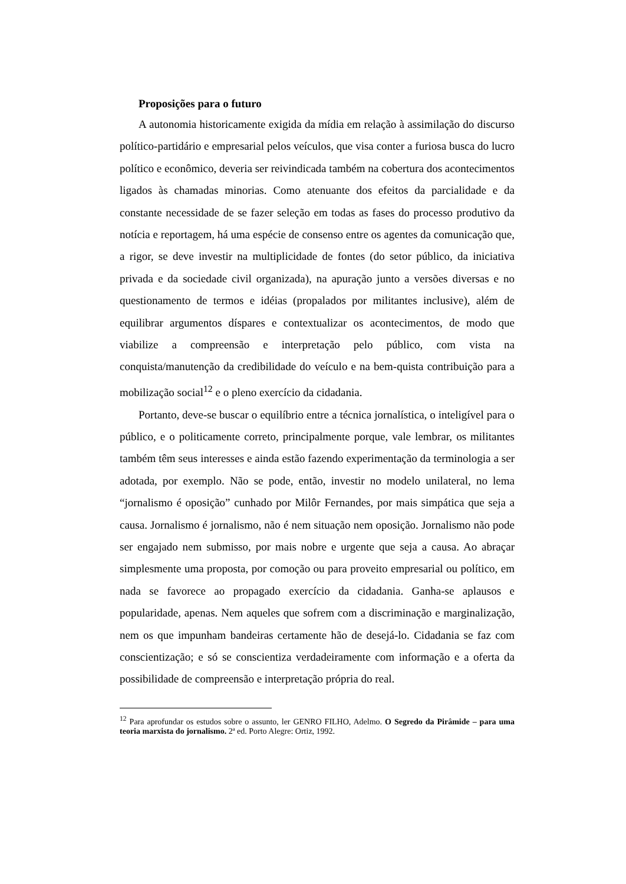Proposições para o futuro
A autonomia historicamente exigida da mídia em relação à assimilação do discurso político-partidário e empresarial pelos veículos, que visa conter a furiosa busca do lucro político e econômico, deveria ser reivindicada também na cobertura dos acontecimentos ligados às chamadas minorias. Como atenuante dos efeitos da parcialidade e da constante necessidade de se fazer seleção em todas as fases do processo produtivo da notícia e reportagem, há uma espécie de consenso entre os agentes da comunicação que, a rigor, se deve investir na multiplicidade de fontes (do setor público, da iniciativa privada e da sociedade civil organizada), na apuração junto a versões diversas e no questionamento de termos e idéias (propalados por militantes inclusive), além de equilibrar argumentos díspares e contextualizar os acontecimentos, de modo que viabilize a compreensão e interpretação pelo público, com vista na conquista/manutenção da credibilidade do veículo e na bem-quista contribuição para a mobilização social<sup>12</sup> e o pleno exercício da cidadania.
Portanto, deve-se buscar o equilíbrio entre a técnica jornalística, o inteligível para o público, e o politicamente correto, principalmente porque, vale lembrar, os militantes também têm seus interesses e ainda estão fazendo experimentação da terminologia a ser adotada, por exemplo. Não se pode, então, investir no modelo unilateral, no lema “jornalismo é oposição” cunhado por Milôr Fernandes, por mais simpática que seja a causa. Jornalismo é jornalismo, não é nem situação nem oposição. Jornalismo não pode ser engajado nem submisso, por mais nobre e urgente que seja a causa. Ao abraçar simplesmente uma proposta, por comoção ou para proveito empresarial ou político, em nada se favorece ao propagado exercício da cidadania. Ganha-se aplausos e popularidade, apenas. Nem aqueles que sofrem com a discriminação e marginalização, nem os que impunham bandeiras certamente hão de desejá-lo. Cidadania se faz com conscientização; e só se conscientiza verdadeiramente com informação e a oferta da possibilidade de compreensão e interpretação própria do real.
<sup>12</sup> Para aprofundar os estudos sobre o assunto, ler GENRO FILHO, Adelmo. O Segredo da Pirâmide – para uma teoria marxista do jornalismo. 2ª ed. Porto Alegre: Ortiz, 1992.